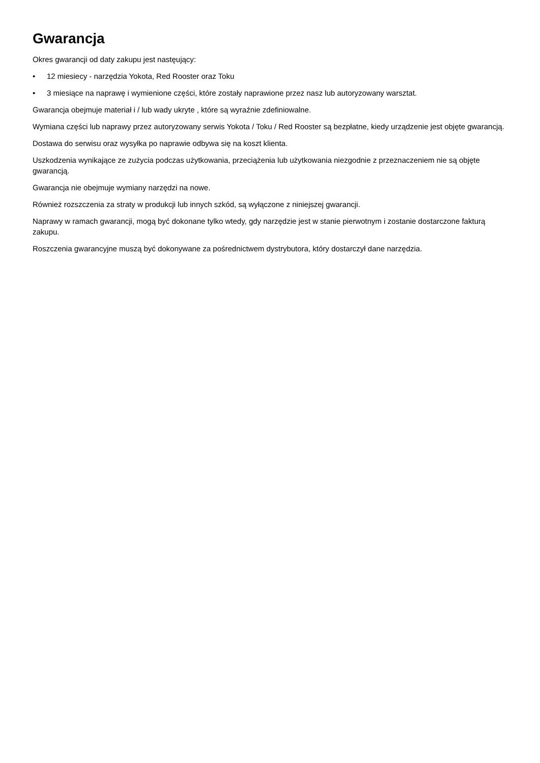Gwarancja
Okres gwarancji od daty zakupu jest nastęujący:
• 12 miesiecy - narzędzia Yokota, Red Rooster oraz Toku
• 3 miesiące na naprawę i wymienione części, które zostały naprawione przez nasz lub autoryzowany warsztat.
Gwarancja obejmuje materiał i / lub wady ukryte , które są wyraźnie zdefiniowalne.
Wymiana części lub naprawy przez autoryzowany serwis Yokota / Toku / Red Rooster są bezpłatne, kiedy urządzenie jest objęte gwarancją.
Dostawa do serwisu oraz wysyłka po naprawie odbywa się na koszt klienta.
Uszkodzenia wynikające ze zużycia podczas użytkowania, przeciążenia lub użytkowania niezgodnie z przeznaczeniem nie są objęte gwarancją.
Gwarancja nie obejmuje wymiany narzędzi na nowe.
Również rozszczenia za straty w produkcji lub innych szkód, są wyłączone z niniejszej gwarancji.
Naprawy w ramach gwarancji, mogą być dokonane tylko wtedy, gdy narzędzie jest w stanie pierwotnym i zostanie dostarczone fakturą zakupu.
Roszczenia gwarancyjne muszą być dokonywane za pośrednictwem dystrybutora, który dostarczył dane narzędzia.